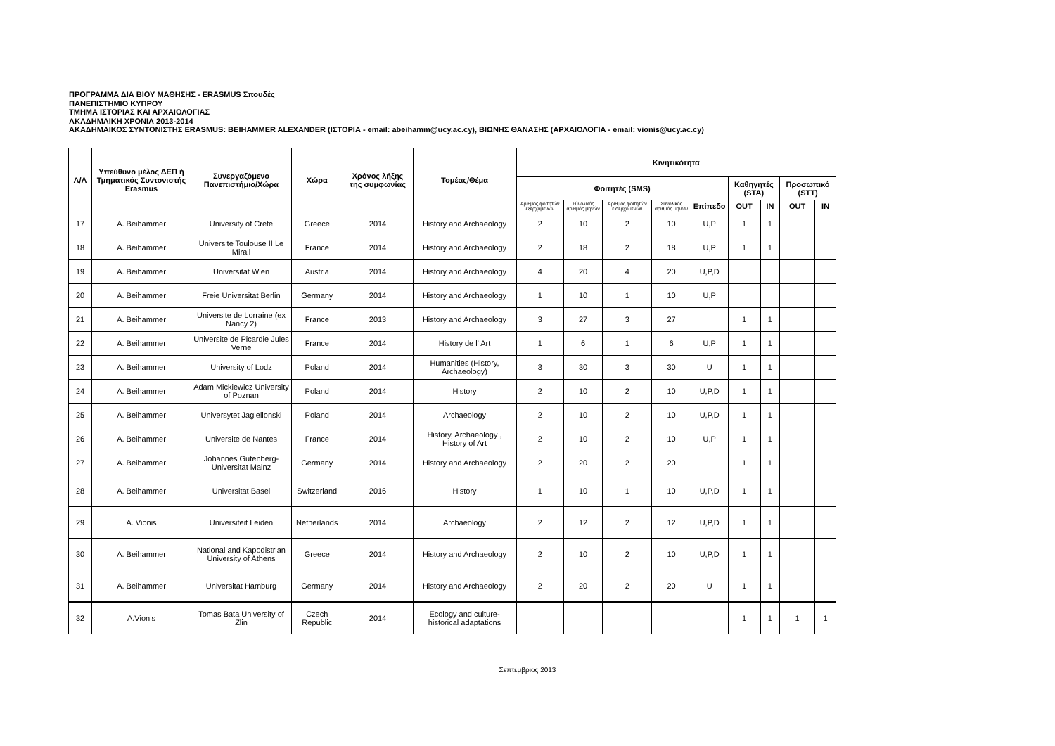ΠΡΟΓΡΑΜΜΑ ΔΙΑ ΒΙΟΥ ΜΑΘΗΣΗΣ - ERASMUS Σπουδές
ΠΑΝΕΠΙΣΤΗΜΙΟ ΚΥΠΡΟΥ
ΤΜΗΜΑ ΙΣΤΟΡΙΑΣ ΚΑΙ ΑΡΧΑΙΟΛΟΓΙΑΣ
ΑΚΑΔΗΜΑΙΚΗ ΧΡΟΝΙΑ 2013-2014
ΑΚΑΔΗΜΑΙΚΟΣ ΣΥΝΤΟΝΙΣΤΗΣ ERASMUS: BEIHAMMER ALEXANDER (ΙΣΤΟΡΙΑ - email: abeihamm@ucy.ac.cy), ΒΙΩΝΗΣ ΘΑΝΑΣΗΣ (ΑΡΧΑΙΟΛΟΓΙΑ - email: vionis@ucy.ac.cy)
| Α/Α | Υπεύθυνο μέλος ΔΕΠ ή Τμηματικός Συντονιστής Erasmus | Συνεργαζόμενο Πανεπιστήμιο/Χώρα | Χώρα | Χρόνος λήξης της συμφωνίας | Τομέας/Θέμα | Κινητικότητα | | | | | | | | |
| --- | --- | --- | --- | --- | --- | --- | --- | --- | --- | --- | --- | --- | --- | --- |
| | | | | | | Φοιτητές (SMS) | | | | | Καθηγητές (STA) | | Προσωπικό (STT) | |
| | | | | | | Αριθμος φοιτητών εξερχομενων | Σύνολικός αριθμός μηνών | Αριθμος φοιτητών εισερχόμενων | Σύνολικός αριθμός μηνών | Επίπεδο | OUT | IN | OUT | IN |
| 17 | A. Beihammer | University of Crete | Greece | 2014 | History and Archaeology | 2 | 10 | 2 | 10 | U,P | 1 | 1 | | |
| 18 | A. Beihammer | Universite Toulouse II Le Mirail | France | 2014 | History and Archaeology | 2 | 18 | 2 | 18 | U,P | 1 | 1 | | |
| 19 | A. Beihammer | Universitat Wien | Austria | 2014 | History and Archaeology | 4 | 20 | 4 | 20 | U,P,D | | | | |
| 20 | A. Beihammer | Freie Universitat Berlin | Germany | 2014 | History and Archaeology | 1 | 10 | 1 | 10 | U,P | | | | |
| 21 | A. Beihammer | Universite de Lorraine (ex Nancy 2) | France | 2013 | History and Archaeology | 3 | 27 | 3 | 27 | | 1 | 1 | | |
| 22 | A. Beihammer | Universite de Picardie Jules Verne | France | 2014 | History de l' Art | 1 | 6 | 1 | 6 | U,P | 1 | 1 | | |
| 23 | A. Beihammer | University of Lodz | Poland | 2014 | Humanities (History, Archaeology) | 3 | 30 | 3 | 30 | U | 1 | 1 | | |
| 24 | A. Beihammer | Adam Mickiewicz University of Poznan | Poland | 2014 | History | 2 | 10 | 2 | 10 | U,P,D | 1 | 1 | | |
| 25 | A. Beihammer | Universytet Jagiellonski | Poland | 2014 | Archaeology | 2 | 10 | 2 | 10 | U,P,D | 1 | 1 | | |
| 26 | A. Beihammer | Universite de Nantes | France | 2014 | History, Archaeology , History of Art | 2 | 10 | 2 | 10 | U,P | 1 | 1 | | |
| 27 | A. Beihammer | Johannes Gutenberg-Universitat Mainz | Germany | 2014 | History and Archaeology | 2 | 20 | 2 | 20 | | 1 | 1 | | |
| 28 | A. Beihammer | Universitat Basel | Switzerland | 2016 | History | 1 | 10 | 1 | 10 | U,P,D | 1 | 1 | | |
| 29 | A. Vionis | Universiteit Leiden | Netherlands | 2014 | Archaeology | 2 | 12 | 2 | 12 | U,P,D | 1 | 1 | | |
| 30 | A. Beihammer | National and Kapodistrian University of Athens | Greece | 2014 | History and Archaeology | 2 | 10 | 2 | 10 | U,P,D | 1 | 1 | | |
| 31 | A. Beihammer | Universitat Hamburg | Germany | 2014 | History and Archaeology | 2 | 20 | 2 | 20 | U | 1 | 1 | | |
| 32 | A.Vionis | Tomas Bata University of Zlin | Czech Republic | 2014 | Ecology and culture-historical adaptations | | | | | | 1 | 1 | 1 | 1 |
Σεπτέμβριος 2013